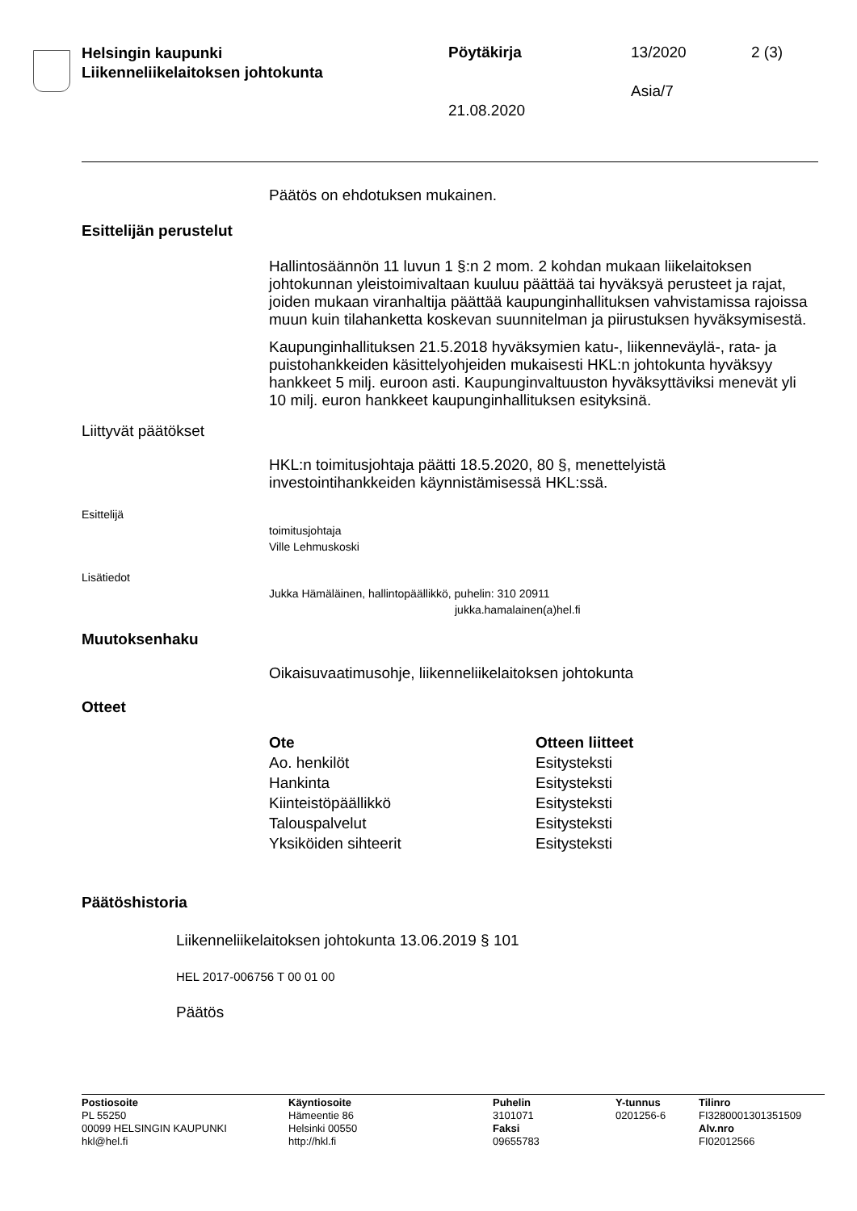Helsingin kaupunki
Liikenneliikelaitoksen johtokunta
Pöytäkirja 13/2020 2 (3)
Asia/7
21.08.2020
Päätös on ehdotuksen mukainen.
Esittelijän perustelut
Hallintosäännön 11 luvun 1 §:n 2 mom. 2 kohdan mukaan liikelaitoksen johtokunnan yleistoimivaltaan kuuluu päättää tai hyväksyä perusteet ja rajat, joiden mukaan viranhaltija päättää kaupunginhallituksen vahvistamissa rajoissa muun kuin tilahanketta koskevan suunnitelman ja piirustuksen hyväksymisestä.
Kaupunginhallituksen 21.5.2018 hyväksymien katu-, liikenneväylä-, rata- ja puistohankkeiden käsittelyohjeiden mukaisesti HKL:n johtokunta hyväksyy hankkeet 5 milj. euroon asti. Kaupunginvaltuuston hyväksyttäviksi menevät yli 10 milj. euron hankkeet kaupunginhallituksen esityksinä.
Liittyvät päätökset
HKL:n toimitusjohtaja päätti 18.5.2020, 80 §, menettelyistä investointihankkeiden käynnistämisessä HKL:ssä.
Esittelijä
toimitusjohtaja
Ville Lehmuskoski
Lisätiedot
Jukka Hämäläinen, hallintopäällikkö, puhelin: 310 20911
jukka.hamalainen(a)hel.fi
Muutoksenhaku
Oikaisuvaatimusohje, liikenneliikelaitoksen johtokunta
Otteet
| Ote | Otteen liitteet |
| --- | --- |
| Ao. henkilöt | Esitysteksti |
| Hankinta | Esitysteksti |
| Kiinteistöpäällikkö | Esitysteksti |
| Talouspalvelut | Esitysteksti |
| Yksiköiden sihteerit | Esitysteksti |
Päätöshistoria
Liikenneliikelaitoksen johtokunta 13.06.2019 § 101
HEL 2017-006756 T 00 01 00
Päätös
Postiosoite
PL 55250
00099 HELSINGIN KAUPUNKI
hkl@hel.fi
Käyntiosoite
Hämeentie 86
Helsinki 00550
http://hkl.fi
Puhelin
3101071
Faksi
09655783
Y-tunnus
0201256-6
Tilinro
FI3280001301351509
Alv.nro
FI02012566